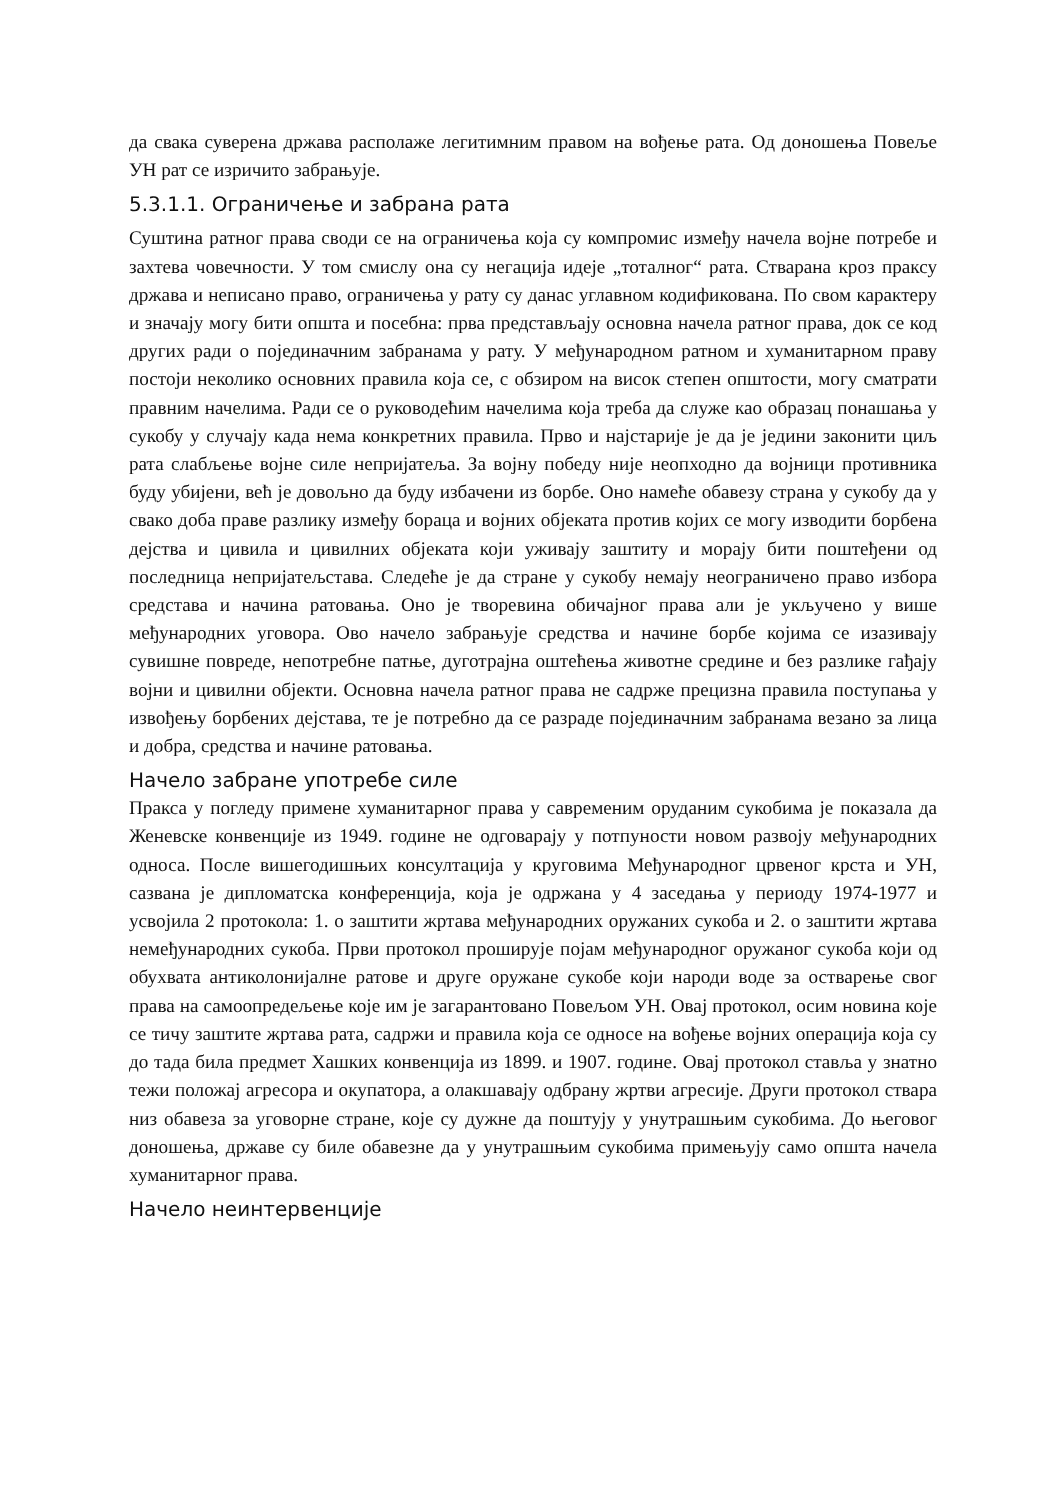да свака суверена држава располаже легитимним правом на вођење рата. Од доношења Повеље УН рат се изричито забрањује.
5.3.1.1. Ограничење и забрана рата
Суштина ратног права своди се на ограничења која су компромис између начела војне потребе и захтева човечности. У том смислу она су негација идеје „тоталног“ рата. Стварана кроз праксу држава и неписано право, ограничења у рату су данас углавном кодификована. По свом карактеру и значају могу бити општа и посебна: прва представљају основна начела ратног права, док се код других ради о појединачним забранама у рату. У међународном ратном и хуманитарном праву постоји неколико основних правила која се, с обзиром на висок степен општости, могу сматрати правним начелима. Ради се о руководећим начелима која треба да служе као образац понашања у сукобу у случају када нема конкретних правила. Прво и најстарије је да је једини законити циљ рата слабљење војне силе непријатеља. За војну победу није неопходно да војници противника буду убијени, већ је довољно да буду избачени из борбе. Оно намеће обавезу страна у сукобу да у свако доба праве разлику између бораца и војних објеката против којих се могу изводити борбена дејства и цивила и цивилних објеката који уживају заштиту и морају бити поштеђени од последница непријатељстава. Следеће је да стране у сукобу немају неограничено право избора средстава и начина ратовања. Оно је творевина обичајног права али је укључено у више међународних уговора. Ово начело забрањује средства и начине борбе којима се изазивају сувишне повреде, непотребне патње, дуготрајна оштећења животне средине и без разлике гађају војни и цивилни објекти. Основна начела ратног права не садрже прецизна правила поступања у извођењу борбених дејстава, те је потребно да се разраде појединачним забранама везано за лица и добра, средства и начине ратовања.
Начело забране употребе силе
Пракса у погледу примене хуманитарног права у савременим оруданим сукобима је показала да Женевске конвенције из 1949. године не одговарају у потпуности новом развоју међународних односа. После вишегодишњих консултација у круговима Међународног црвеног крста и УН, сазвана је дипломатска конференција, која је одржана у 4 заседања у периоду 1974-1977 и усвојила 2 протокола: 1. о заштити жртава међународних оружаних сукоба и 2. о заштити жртава немеђународних сукоба. Први протокол проширује појам међународног оружаног сукоба који од обухвата антиколонијалне ратове и друге оружане сукобе који народи воде за остварење свог права на самоопредељење које им је загарантовано Повељом УН. Овај протокол, осим новина које се тичу заштите жртава рата, садржи и правила која се односе на вођење војних операција која су до тада била предмет Хашких конвенција из 1899. и 1907. године. Овај протокол ставља у знатно тежи положај агресора и окупатора, а олакшавају одбрану жртви агресије. Други протокол ствара низ обавеза за уговорне стране, које су дужне да поштују у унутрашњим сукобима. До његовог доношења, државе су биле обавезне да у унутрашњим сукобима примењују само општа начела хуманитарног права.
Начело неинтервенције